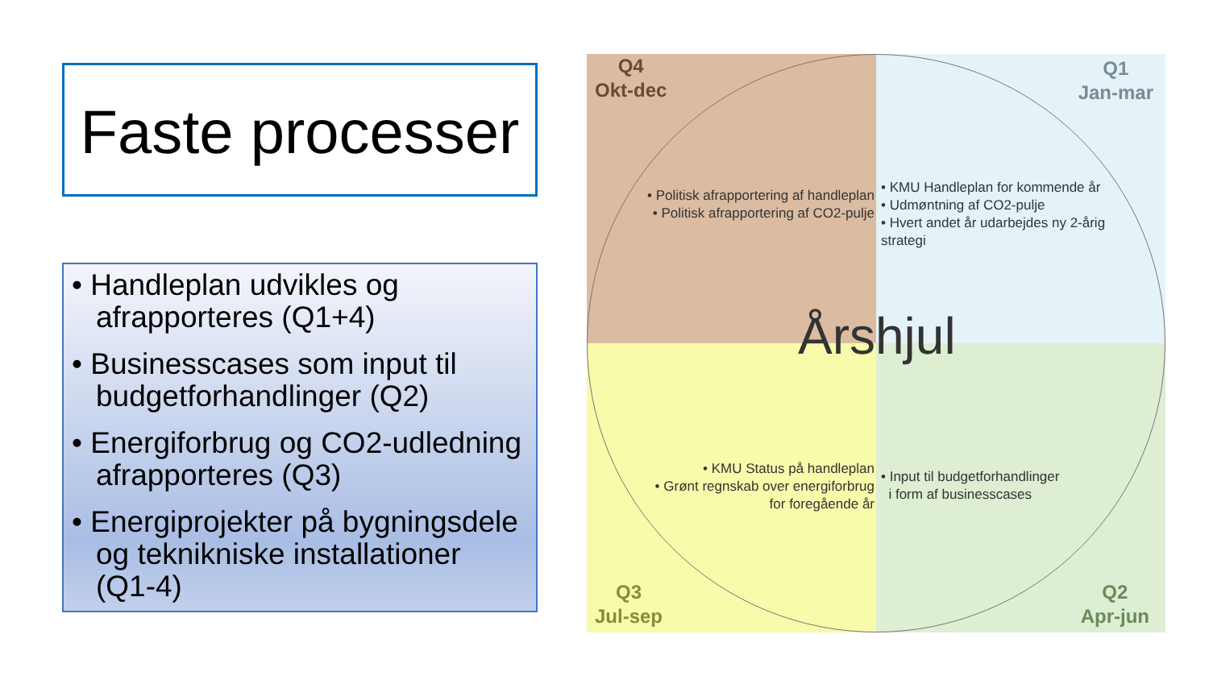Faste processer
• Handleplan udvikles og afrapporteres (Q1+4)
• Businesscases som input til budgetforhandlinger (Q2)
• Energiforbrug og CO2-udledning afrapporteres (Q3)
• Energiprojekter på bygningsdele og teknikniske installationer (Q1-4)
Q4
Okt-dec
• Politisk afrapportering af handleplan
• Politisk afrapportering af CO2-pulje
Q1
Jan-mar
• KMU Handleplan for kommende år
• Udmøntning af CO2-pulje
• Hvert andet år udarbejdes ny 2-årig strategi
Q3
Jul-sep
• KMU Status på handleplan
• Grønt regnskab over energiforbrug
for foregående år
Q2
Apr-jun
• Input til budgetforhandlinger
i form af businesscases
Årshjul